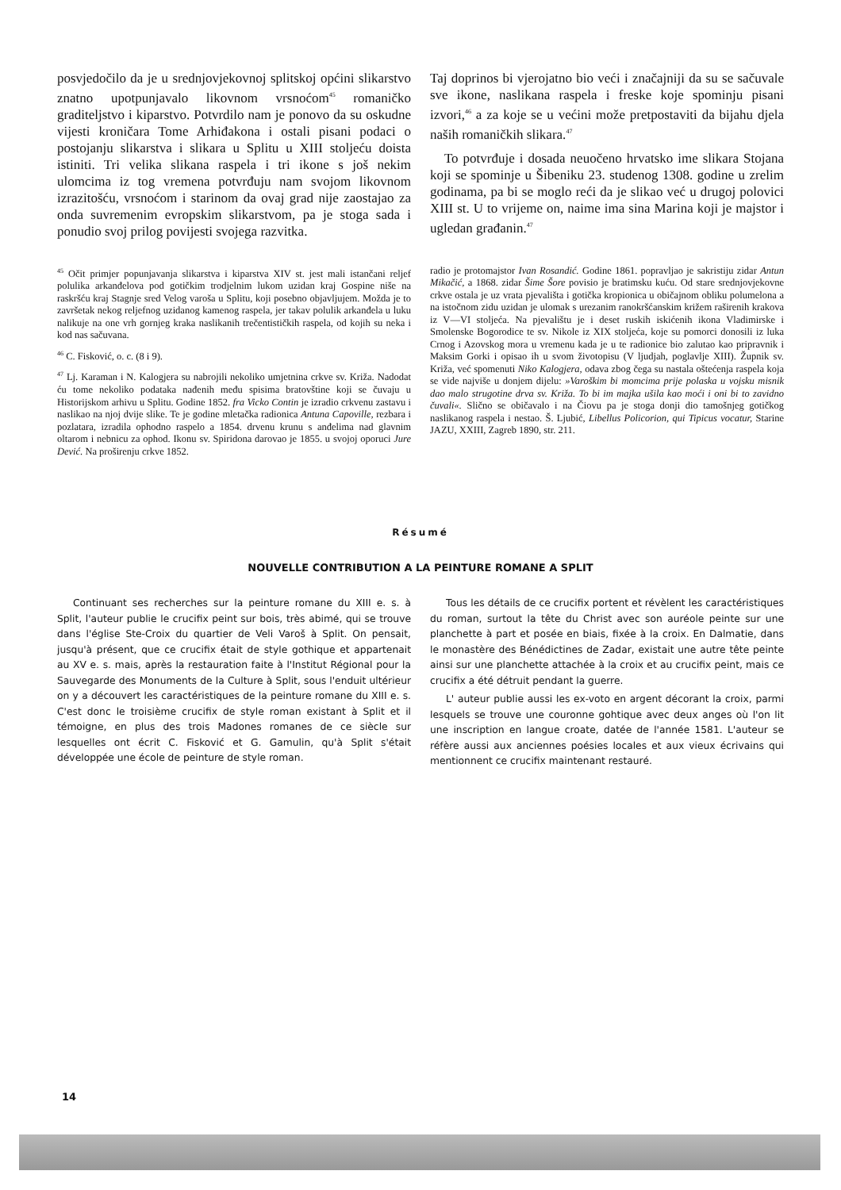posvjedočilo da je u srednjovjekovnoj splitskoj općini slikarstvo znatno upotpunjavalo likovnom vrsnoćom<sup>45</sup> romaničko graditeljstvo i kiparstvo. Potvrdilo nam je ponovo da su oskudne vijesti kroničara Tome Arhiđakona i ostali pisani podaci o postojanju slikarstva i slikara u Splitu u XIII stoljeću doista istiniti. Tri velika slikana raspela i tri ikone s još nekim ulomcima iz tog vremena potvrđuju nam svojom likovnom izrazitošću, vrsnoćom i starinom da ovaj grad nije zaostajao za onda suvremenim evropskim slikarstvom, pa je stoga sada i ponudio svoj prilog povijesti svojega razvitka.
Taj doprinos bi vjerojatno bio veći i značajniji da su se sačuvale sve ikone, naslikana raspela i freske koje spominju pisani izvori,<sup>46</sup> a za koje se u većini može pretpostaviti da bijahu djela naših romaničkih slikara.<sup>47</sup>
To potvrđuje i dosada neuočeno hrvatsko ime slikara Stojana koji se spominje u Šibeniku 23. studenog 1308. godine u zrelim godinama, pa bi se moglo reći da je slikao već u drugoj polovici XIII st. U to vrijeme on, naime ima sina Marina koji je majstor i ugledan građanin.<sup>47</sup>
<sup>45</sup> Očit primjer popunjavanja slikarstva i kiparstva XIV st. jest mali istančani reljef polulika arkanđelova pod gotičkim trodjelnim lukom uzidan kraj Gospine niše na raskršću kraj Stagnje sred Velog varoša u Splitu, koji posebno objavljujem. Možda je to završetak nekog reljefnog uzidanog kamenog raspela, jer takav polulik arkanđela u luku nalikuje na one vrh gornjeg kraka naslikanih trečentističkih raspela, od kojih su neka i kod nas sačuvana.
<sup>46</sup> C. Fisković, o. c. (8 i 9).
<sup>47</sup> Lj. Karaman i N. Kalogjera su nabrojili nekoliko umjetnina crkve sv. Križa. Nadodat ću tome nekoliko podataka nađenih među spisima bratovštine koji se čuvaju u Historijskom arhivu u Splitu. Godine 1852. fra Vicko Contin je izradio crkvenu zastavu i naslikao na njoj dvije slike. Te je godine mletačka radionica Antuna Capoville, rezbara i pozlatara, izradila ophodno raspelo a 1854. drvenu krunu s anđelima nad glavnim oltarom i nebnicu za ophod. Ikonu sv. Spiridona darovao je 1855. u svojoj oporuci Jure Dević. Na proširenju crkve 1852.
radio je protomajstor Ivan Rosandić. Godine 1861. popravljao je sakristiju zidar Antun Mikačić, a 1868. zidar Šime Šore povisio je bratimsku kuću. Od stare srednjovjekovne crkve ostala je uz vrata pjevališta i gotička kropionica u običajnom obliku polumelona a na istočnom zidu uzidan je ulomak s urezanim ranokršćanskim križem raširenih krakova iz V—VI stoljeća. Na pjevalištu je i deset ruskih iskićenih ikona Vladimirske i Smolenske Bogorodice te sv. Nikole iz XIX stoljeća, koje su pomorci donosili iz luka Crnog i Azovskog mora u vremenu kada je u te radionice bio zalutao kao pripravnik i Maksim Gorki i opisao ih u svom životopisu (V ljudjah, poglavlje XIII). Župnik sv. Križa, već spomenuti Niko Kalogjera, odava zbog čega su nastala oštećenja raspela koja se vide najviše u donjem dijelu: »Varoškim bi momcima prije polaska u vojsku misnik dao malo strugotine drva sv. Križa. To bi im majka ušila kao moći i oni bi to zavidno čuvali«. Slično se običavalo i na Čiovu pa je stoga donji dio tamošnjeg gotičkog naslikanog raspela i nestao. Š. Ljubić, Libellus Policorion, qui Tipicus vocatur, Starine JAZU, XXIII, Zagreb 1890, str. 211.
Résumé
NOUVELLE CONTRIBUTION A LA PEINTURE ROMANE A SPLIT
Continuant ses recherches sur la peinture romane du XIII e. s. à Split, l'auteur publie le crucifix peint sur bois, très abimé, qui se trouve dans l'église Ste-Croix du quartier de Veli Varoš à Split. On pensait, jusqu'à présent, que ce crucifix était de style gothique et appartenait au XV e. s. mais, après la restauration faite à l'Institut Régional pour la Sauvegarde des Monuments de la Culture à Split, sous l'enduit ultérieur on y a découvert les caractéristiques de la peinture romane du XIII e. s. C'est donc le troisième crucifix de style roman existant à Split et il témoigne, en plus des trois Madones romanes de ce siècle sur lesquelles ont écrit C. Fisković et G. Gamulin, qu'à Split s'était développée une école de peinture de style roman.
Tous les détails de ce crucifix portent et révèlent les caractéristiques du roman, surtout la tête du Christ avec son auréole peinte sur une planchette à part et posée en biais, fixée à la croix. En Dalmatie, dans le monastère des Bénédictines de Zadar, existait une autre tête peinte ainsi sur une planchette attachée à la croix et au crucifix peint, mais ce crucifix a été détruit pendant la guerre.
L' auteur publie aussi les ex-voto en argent décorant la croix, parmi lesquels se trouve une couronne gohtique avec deux anges où l'on lit une inscription en langue croate, datée de l'année 1581. L'auteur se réfère aussi aux anciennes poésies locales et aux vieux écrivains qui mentionnent ce crucifix maintenant restauré.
14